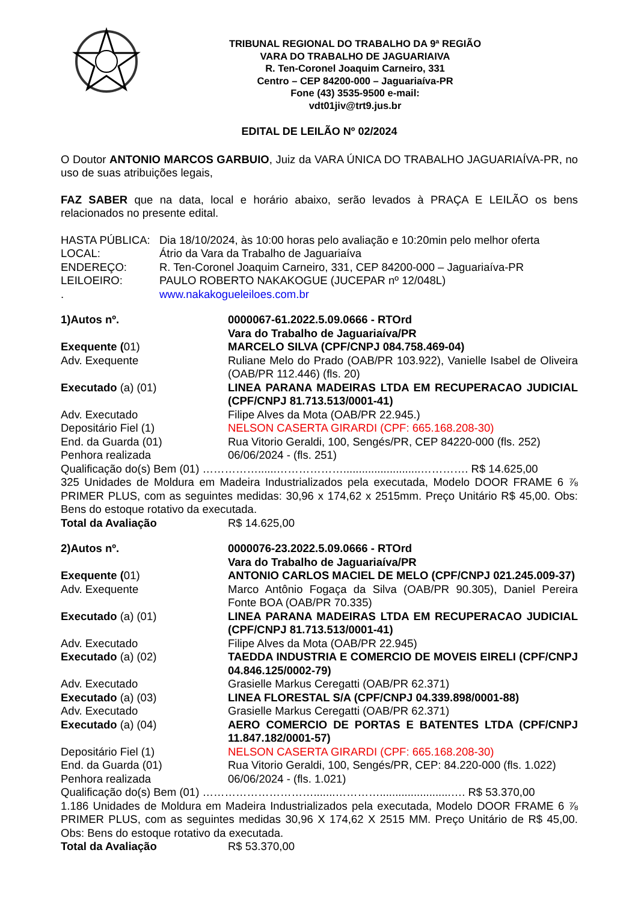TRIBUNAL REGIONAL DO TRABALHO DA 9ª REGIÃO
VARA DO TRABALHO DE JAGUARIAIVA
R. Ten-Coronel Joaquim Carneiro, 331
Centro – CEP 84200-000 – Jaguariaíva-PR
Fone (43) 3535-9500 e-mail:
vdt01jiv@trt9.jus.br
EDITAL DE LEILÃO Nº 02/2024
O Doutor ANTONIO MARCOS GARBUIO, Juiz da VARA ÚNICA DO TRABALHO JAGUARIAÍVA-PR, no uso de suas atribuições legais,
FAZ SABER que na data, local e horário abaixo, serão levados à PRAÇA E LEILÃO os bens relacionados no presente edital.
HASTA PÚBLICA: Dia 18/10/2024, às 10:00 horas pelo avaliação e 10:20min pelo melhor oferta
LOCAL: Átrio da Vara da Trabalho de Jaguariaíva
ENDEREÇO: R. Ten-Coronel Joaquim Carneiro, 331, CEP 84200-000 – Jaguariaíva-PR
LEILOEIRO: PAULO ROBERTO NAKAKOGUE (JUCEPAR nº 12/048L)
. www.nakakogueleiloes.com.br
1)Autos nº. 0000067-61.2022.5.09.0666 - RTOrd
Vara do Trabalho de Jaguariaíva/PR
Exequente (01) MARCELO SILVA (CPF/CNPJ 084.758.469-04)
Adv. Exequente Ruliane Melo do Prado (OAB/PR 103.922), Vanielle Isabel de Oliveira (OAB/PR 112.446) (fls. 20)
Executado (a) (01) LINEA PARANA MADEIRAS LTDA EM RECUPERACAO JUDICIAL (CPF/CNPJ 81.713.513/0001-41)
Adv. Executado Filipe Alves da Mota (OAB/PR 22.945.)
Depositário Fiel (1) NELSON CASERTA GIRARDI (CPF: 665.168.208-30)
End. da Guarda (01) Rua Vitorio Geraldi, 100, Sengés/PR, CEP 84220-000 (fls. 252)
Penhora realizada 06/06/2024 - (fls. 251)
Qualificação do(s) Bem (01) ……………......……………….........................…………. R$ 14.625,00
325 Unidades de Moldura em Madeira Industrializados pela executada, Modelo DOOR FRAME 6 ⅞ PRIMER PLUS, com as seguintes medidas: 30,96 x 174,62 x 2515mm. Preço Unitário R$ 45,00. Obs: Bens do estoque rotativo da executada.
Total da Avaliação R$ 14.625,00
2)Autos nº. 0000076-23.2022.5.09.0666 - RTOrd
Vara do Trabalho de Jaguariaíva/PR
Exequente (01) ANTONIO CARLOS MACIEL DE MELO (CPF/CNPJ 021.245.009-37)
Adv. Exequente Marco Antônio Fogaça da Silva (OAB/PR 90.305), Daniel Pereira Fonte BOA (OAB/PR 70.335)
Executado (a) (01) LINEA PARANA MADEIRAS LTDA EM RECUPERACAO JUDICIAL (CPF/CNPJ 81.713.513/0001-41)
Adv. Executado Filipe Alves da Mota (OAB/PR 22.945)
Executado (a) (02) TAEDDA INDUSTRIA E COMERCIO DE MOVEIS EIRELI (CPF/CNPJ 04.846.125/0002-79)
Adv. Executado Grasielle Markus Ceregatti (OAB/PR 62.371)
Executado (a) (03) LINEA FLORESTAL S/A (CPF/CNPJ 04.339.898/0001-88)
Adv. Executado Grasielle Markus Ceregatti (OAB/PR 62.371)
Executado (a) (04) AERO COMERCIO DE PORTAS E BATENTES LTDA (CPF/CNPJ 11.847.182/0001-57)
Depositário Fiel (1) NELSON CASERTA GIRARDI (CPF: 665.168.208-30)
End. da Guarda (01) Rua Vitorio Geraldi, 100, Sengés/PR, CEP: 84.220-000 (fls. 1.022)
Penhora realizada 06/06/2024 - (fls. 1.021)
Qualificação do(s) Bem (01) ………………………….......………….......................…. R$ 53.370,00
1.186 Unidades de Moldura em Madeira Industrializados pela executada, Modelo DOOR FRAME 6 ⅞ PRIMER PLUS, com as seguintes medidas 30,96 X 174,62 X 2515 MM. Preço Unitário de R$ 45,00. Obs: Bens do estoque rotativo da executada.
Total da Avaliação R$ 53.370,00